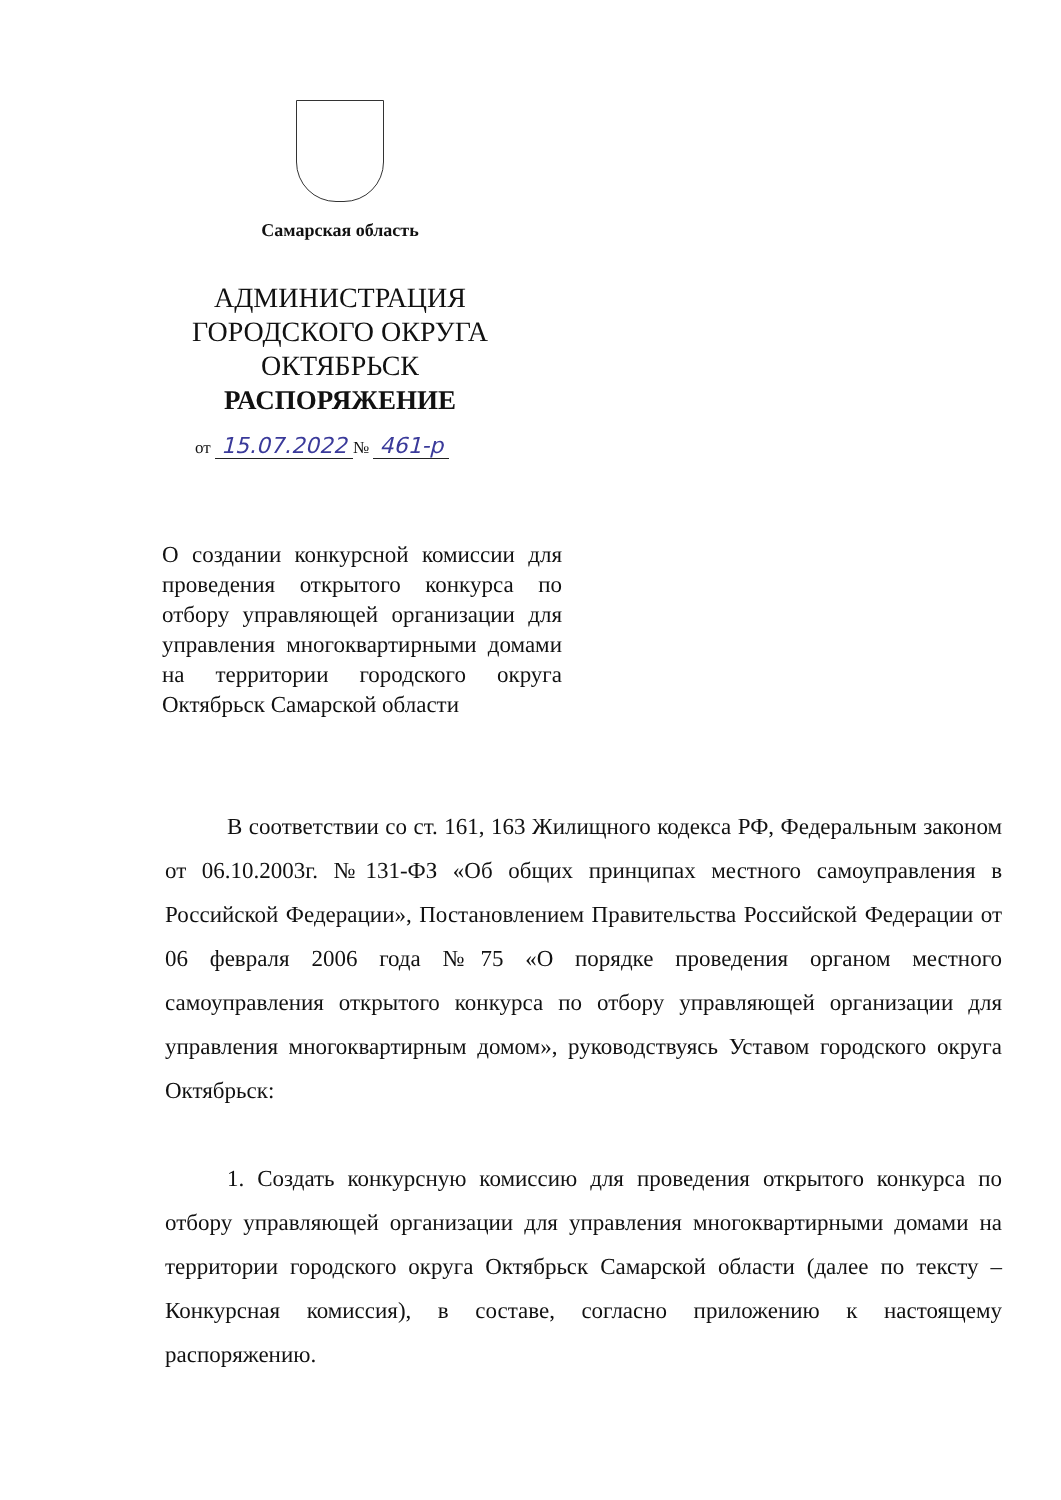Самарская область
АДМИНИСТРАЦИЯ
ГОРОДСКОГО ОКРУГА
ОКТЯБРЬСК
РАСПОРЯЖЕНИЕ
от 15.07.2022 № 461-р
О создании конкурсной комиссии для проведения открытого конкурса по отбору управляющей организации для управления многоквартирными домами на территории городского округа Октябрьск Самарской области
В соответствии со ст. 161, 163 Жилищного кодекса РФ, Федеральным законом от 06.10.2003г. №131-ФЗ «Об общих принципах местного самоуправления в Российской Федерации», Постановлением Правительства Российской Федерации от 06 февраля 2006 года №75 «О порядке проведения органом местного самоуправления открытого конкурса по отбору управляющей организации для управления многоквартирным домом», руководствуясь Уставом городского округа Октябрьск:
1. Создать конкурсную комиссию для проведения открытого конкурса по отбору управляющей организации для управления многоквартирными домами на территории городского округа Октябрьск Самарской области (далее по тексту – Конкурсная комиссия), в составе, согласно приложению к настоящему распоряжению.